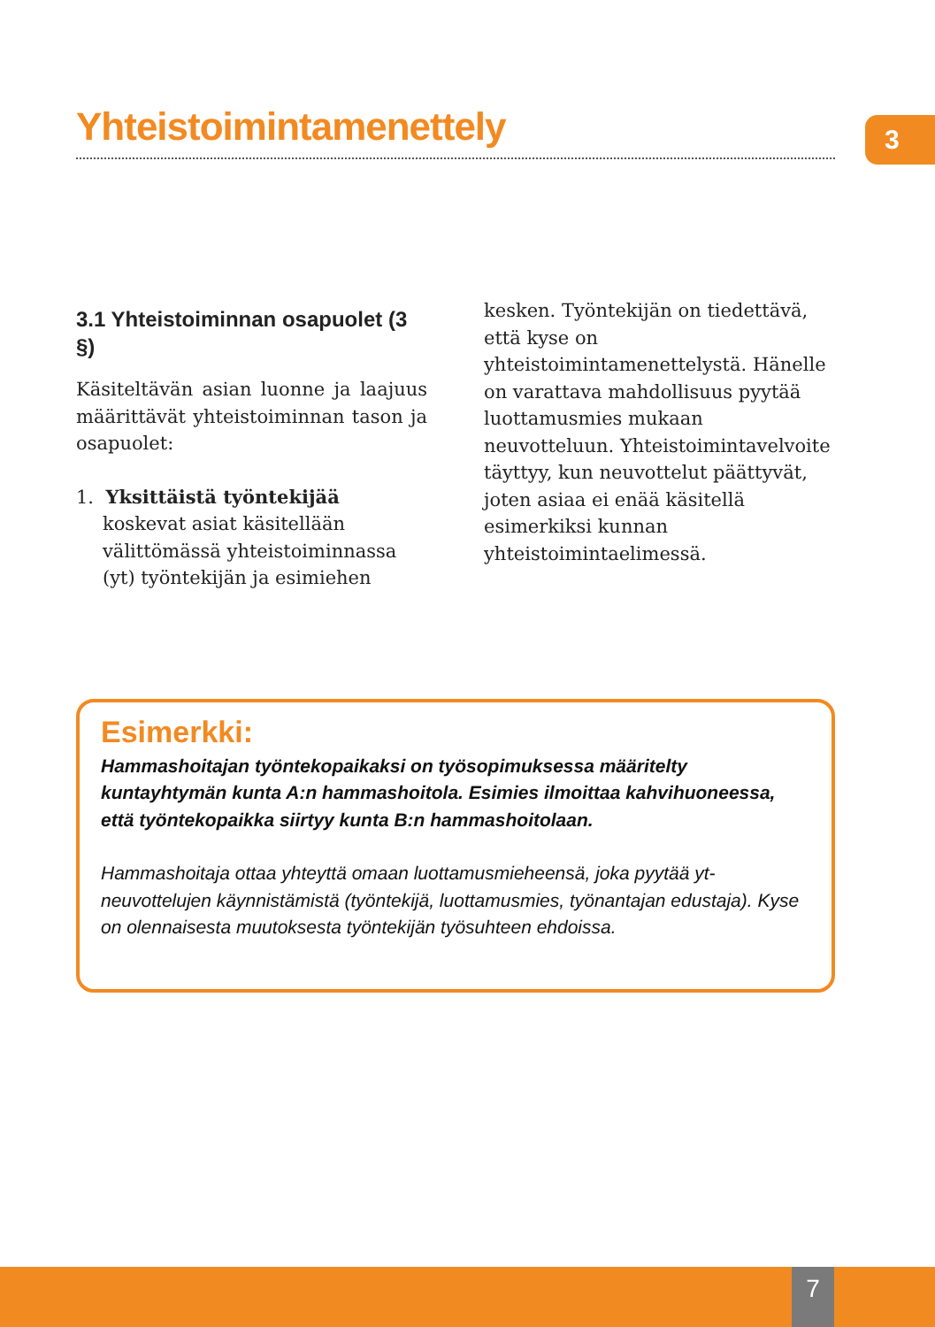Yhteistoimintamenettely
3
3.1 Yhteistoiminnan osapuolet (3 §)
Käsiteltävän asian luonne ja laajuus määrittävät yhteistoiminnan tason ja osapuolet:
1. Yksittäistä työntekijää koskevat asiat käsitellään välittömässä yhteistoiminnassa (yt) työntekijän ja esimiehen
kesken. Työntekijän on tiedettävä, että kyse on yhteistoimintamenettelystä. Hänelle on varattava mahdollisuus pyytää luottamusmies mukaan neuvotteluun. Yhteistoimintavelvoite täyttyy, kun neuvottelut päättyvät, joten asiaa ei enää käsitellä esimerkiksi kunnan yhteistoimintaelimessä.
Esimerkki:
Hammashoitajan työntekopaikaksi on työsopimuksessa määritelty kuntayhtymän kunta A:n hammashoitola. Esimies ilmoittaa kahvihuoneessa, että työntekopaikka siirtyy kunta B:n hammashoitolaan.
Hammashoitaja ottaa yhteyttä omaan luottamusmieheensä, joka pyytää yt-neuvottelujen käynnistämistä (työntekijä, luottamusmies, työnantajan edustaja). Kyse on olennaisesta muutoksesta työntekijän työsuhteen ehdoissa.
7